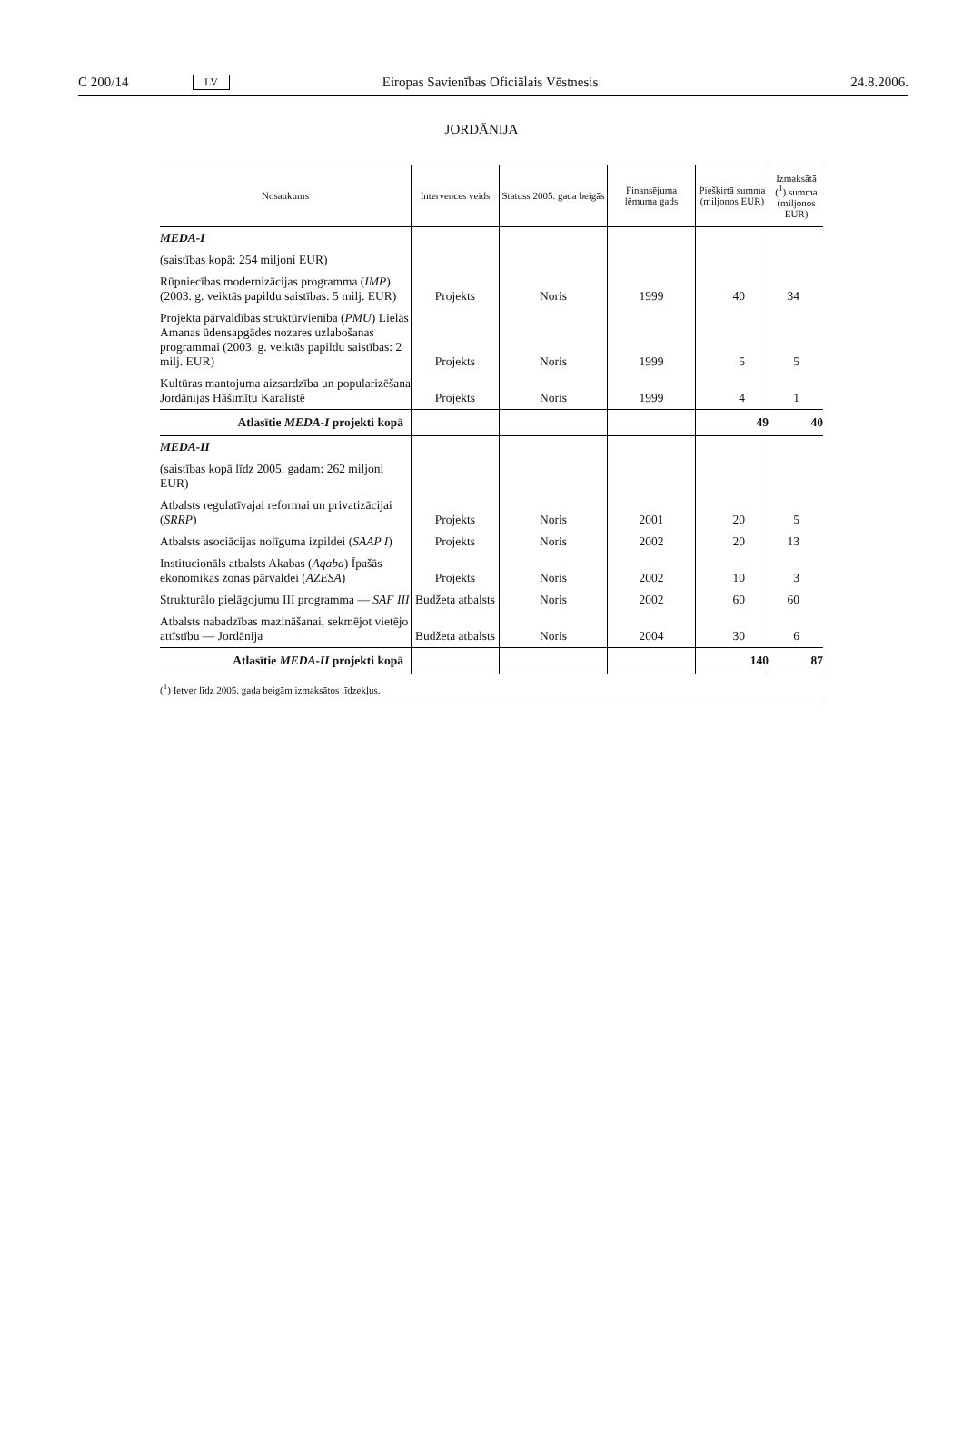C 200/14 LV Eiropas Savienības Oficiālais Vēstnesis 24.8.2006.
JORDĀNIJA
| Nosaukums | Intervences veids | Statuss 2005. gada beigās | Finansējuma lēmuma gads | Piešķirtā summa (miljonos EUR) | Izmaksātā (<sup>1</sup>) summa (miljonos EUR) |
| --- | --- | --- | --- | --- | --- |
| MEDA-I | | | | | |
| (saistības kopā: 254 miljoni EUR) | | | | | |
| Rūpniecības modernizācijas programma ( IMP ) (2003. g. veiktās papildu saistības: 5 milj. EUR) | Projekts | Noris | 1999 | 40 | 34 |
| Projekta pārvaldības struktūrvienība ( PMU ) Lielās Amanas ūdensapgādes nozares uzlabošanas programmai (2003. g. veiktās papildu saistības: 2 milj. EUR) | Projekts | Noris | 1999 | 5 | 5 |
| Kultūras mantojuma aizsardzība un popularizēšana Jordānijas Hāšimītu Karalistē | Projekts | Noris | 1999 | 4 | 1 |
| Atlasītie MEDA-I projekti kopā | | | | 49 | 40 |
| MEDA-II | | | | | |
| (saistības kopā līdz 2005. gadam: 262 miljoni EUR) | | | | | |
| Atbalsts regulatīvajai reformai un privatizācijai ( SRRP ) | Projekts | Noris | 2001 | 20 | 5 |
| Atbalsts asociācijas nolīguma izpildei ( SAAP I ) | Projekts | Noris | 2002 | 20 | 13 |
| Institucionāls atbalsts Akabas ( Aqaba ) Īpašās ekonomikas zonas pārvaldei ( AZESA ) | Projekts | Noris | 2002 | 10 | 3 |
| Strukturālo pielāgojumu III programma — SAF III | Budžeta atbalsts | Noris | 2002 | 60 | 60 |
| Atbalsts nabadzības mazināšanai, sekmējot vietējo attīstību — Jordānija | Budžeta atbalsts | Noris | 2004 | 30 | 6 |
| Atlasītie MEDA-II projekti kopā | | | | 140 | 87 |
(<sup>1</sup>) Ietver līdz 2005. gada beigām izmaksātos līdzekļus.